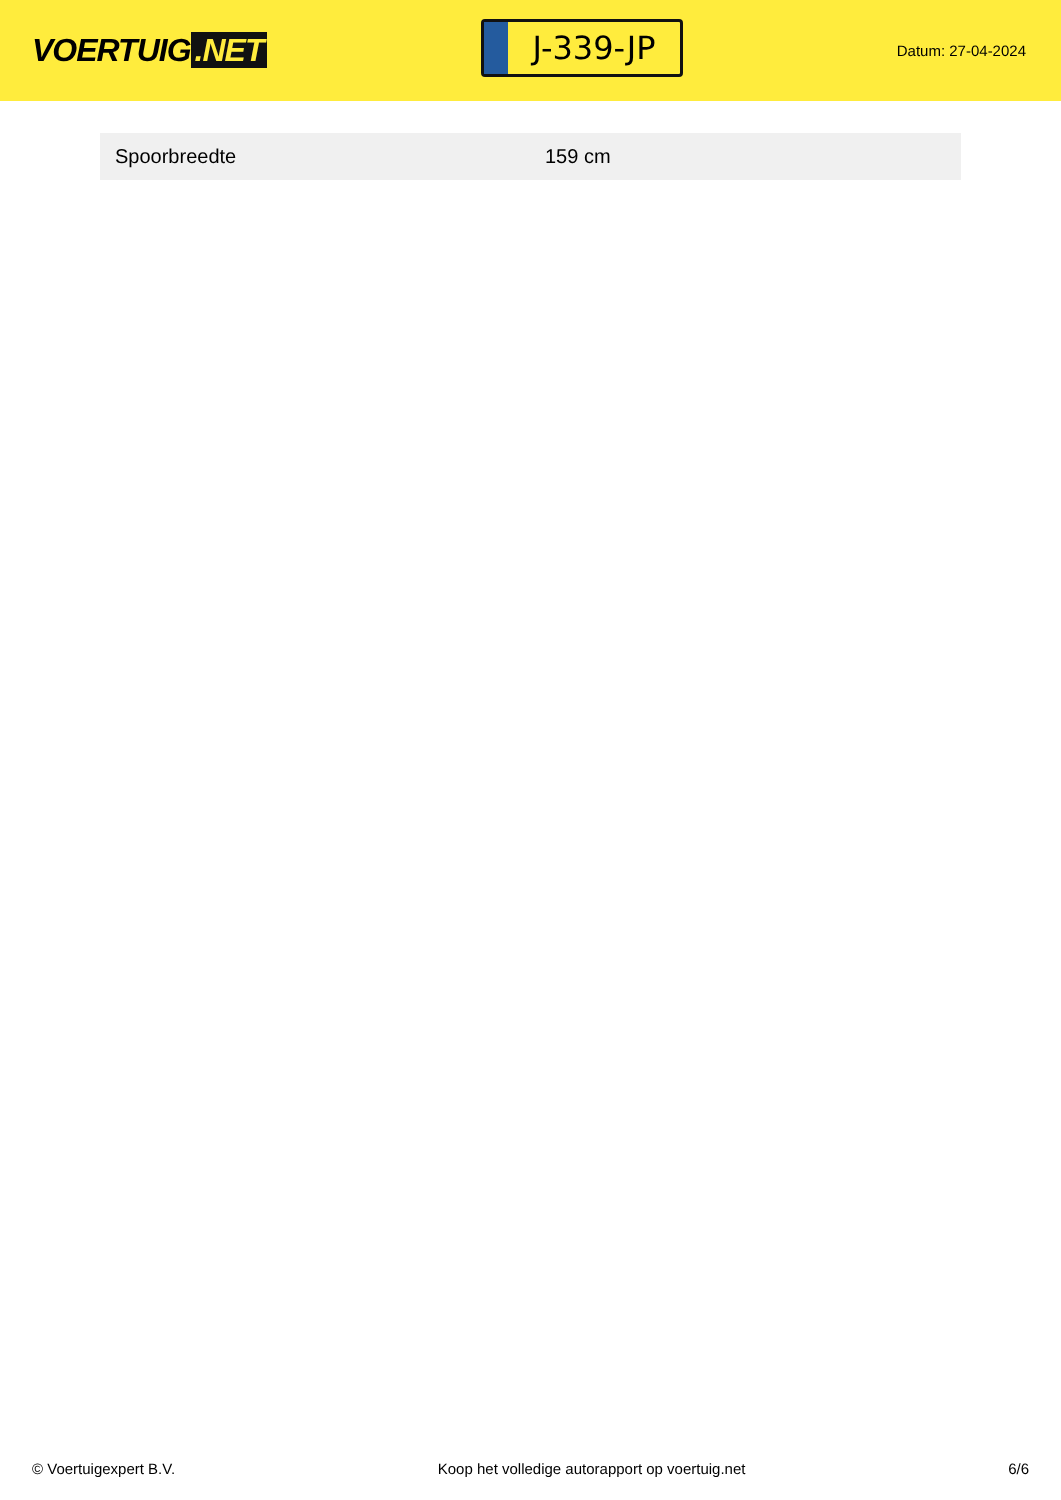VOERTUIG.NET
J-339-JP
Datum: 27-04-2024
| Spoorbreedte | 159 cm |
© Voertuigexpert B.V. Koop het volledige autorapport op voertuig.net
6/6